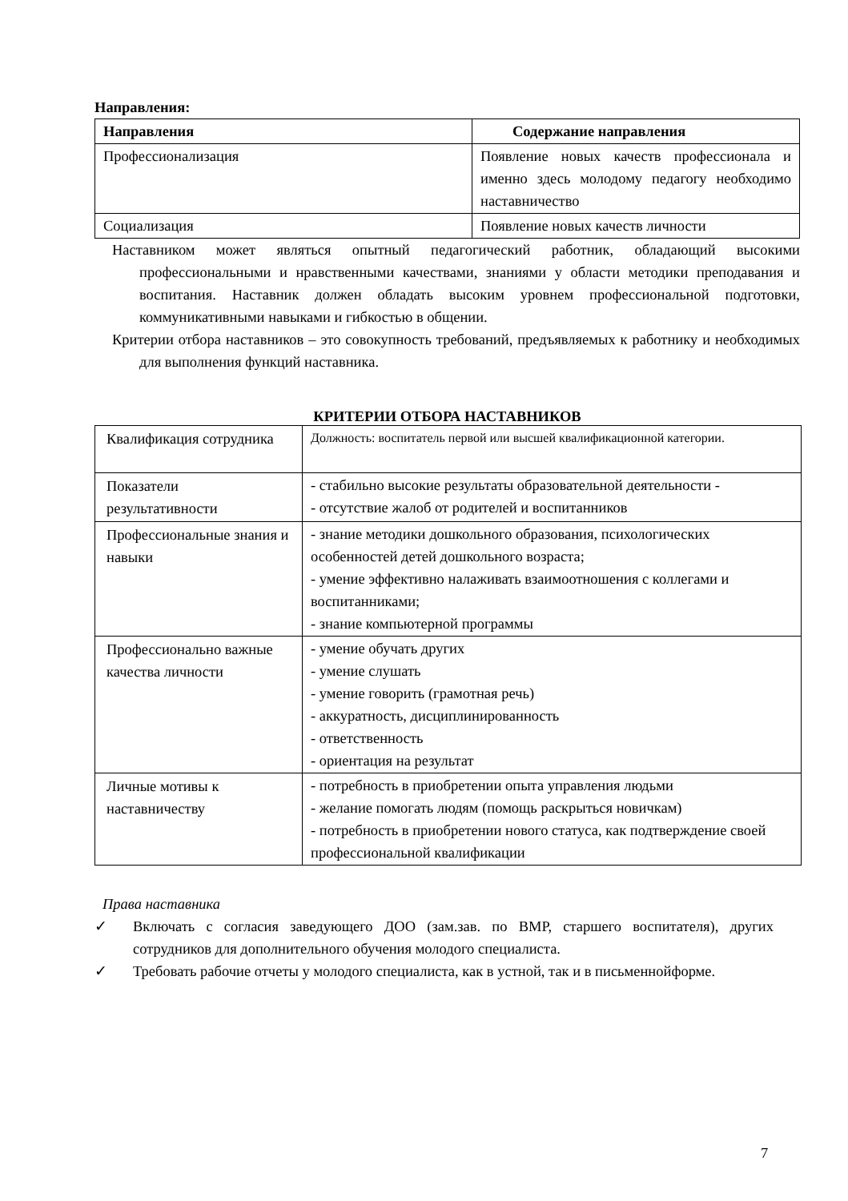Направления:
| Направления | Содержание направления |
| --- | --- |
| Профессионализация | Появление новых качеств профессионала и именно здесь молодому педагогу необходимо наставничество |
| Социализация | Появление новых качеств личности |
Наставником может являться опытный педагогический работник, обладающий высокими профессиональными и нравственными качествами, знаниями у области методики преподавания и воспитания. Наставник должен обладать высоким уровнем профессиональной подготовки, коммуникативными навыками и гибкостью в общении.
Критерии отбора наставников – это совокупность требований, предъявляемых к работнику и необходимых для выполнения функций наставника.
КРИТЕРИИ ОТБОРА НАСТАВНИКОВ
| Квалификация сотрудника | Должность: воспитатель первой или высшей квалификационной категории. |
| Показатели результативности | - стабильно высокие результаты образовательной деятельности - - отсутствие жалоб от родителей и воспитанников |
| Профессиональные знания и навыки | - знание методики дошкольного образования, психологических особенностей детей дошкольного возраста; - умение эффективно налаживать взаимоотношения с коллегами и воспитанниками; - знание компьютерной программы |
| Профессионально важные качества личности | - умение обучать других - умение слушать - умение говорить (грамотная речь) - аккуратность, дисциплинированность - ответственность - ориентация на результат |
| Личные мотивы к наставничеству | - потребность в приобретении опыта управления людьми - желание помогать людям (помощь раскрыться новичкам) - потребность в приобретении нового статуса, как подтверждение своей профессиональной квалификации |
Права наставника
✓ Включать с согласия заведующего ДОО (зам.зав. по ВМР, старшего воспитателя), других сотрудников для дополнительного обучения молодого специалиста.
✓ Требовать рабочие отчеты у молодого специалиста, как в устной, так и в письменнойформе.
7